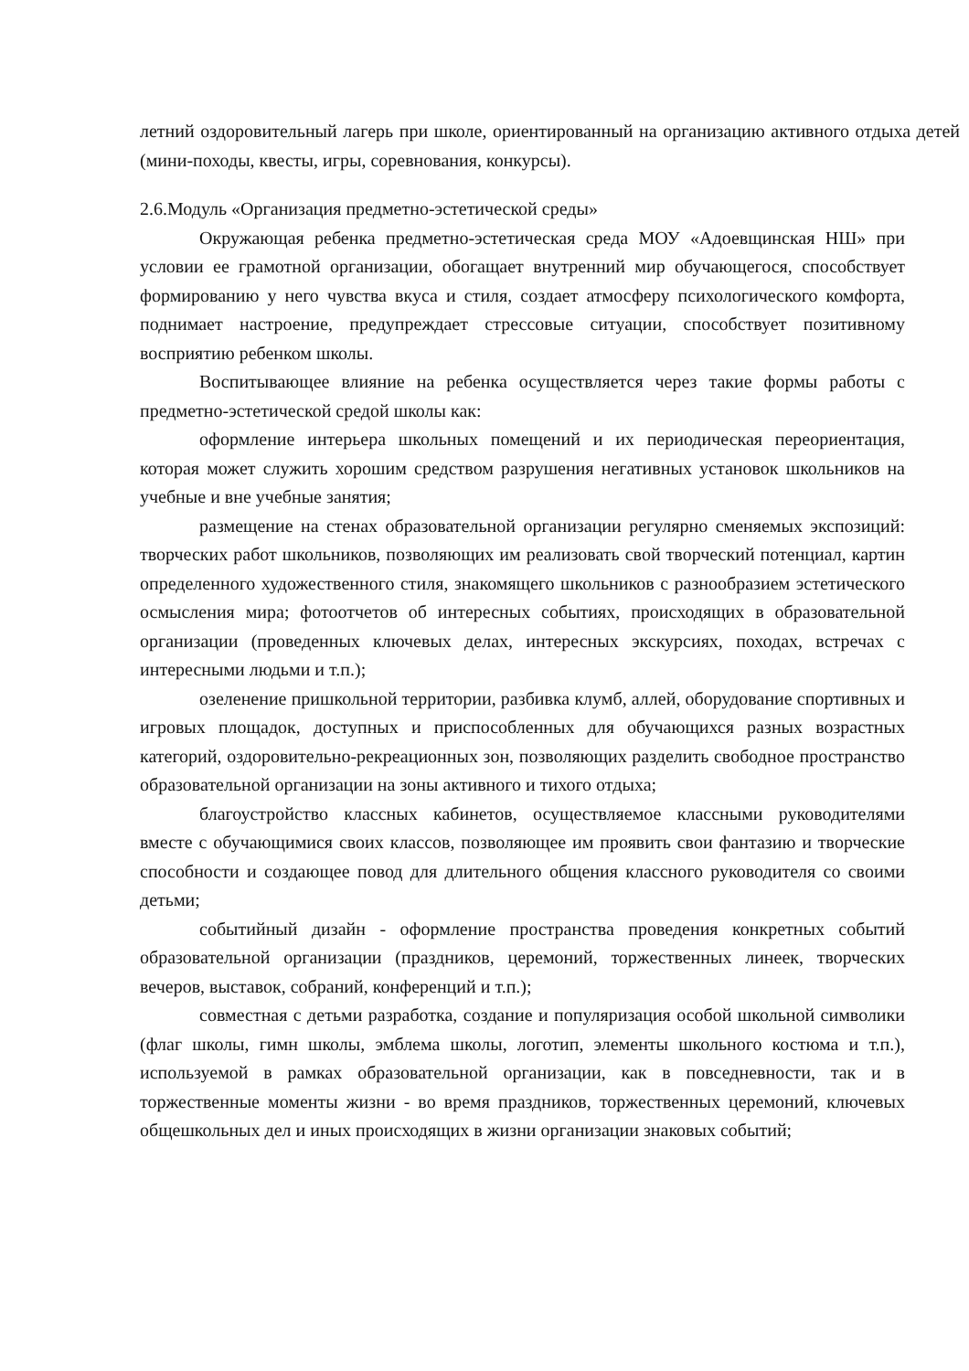летний оздоровительный лагерь при школе, ориентированный на организацию активного отдыха детей (мини-походы, квесты, игры, соревнования, конкурсы).
2.6.Модуль «Организация предметно-эстетической среды»
Окружающая ребенка предметно-эстетическая среда МОУ «Адоевщинская НШ» при условии ее грамотной организации, обогащает внутренний мир обучающегося, способствует формированию у него чувства вкуса и стиля, создает атмосферу психологического комфорта, поднимает настроение, предупреждает стрессовые ситуации, способствует позитивному восприятию ребенком школы.
Воспитывающее влияние на ребенка осуществляется через такие формы работы с предметно-эстетической средой школы как:
оформление интерьера школьных помещений и их периодическая переориентация, которая может служить хорошим средством разрушения негативных установок школьников на учебные и вне учебные занятия;
размещение на стенах образовательной организации регулярно сменяемых экспозиций: творческих работ школьников, позволяющих им реализовать свой творческий потенциал, картин определенного художественного стиля, знакомящего школьников с разнообразием эстетического осмысления мира; фотоотчетов об интересных событиях, происходящих в образовательной организации (проведенных ключевых делах, интересных экскурсиях, походах, встречах с интересными людьми и т.п.);
озеленение пришкольной территории, разбивка клумб, аллей, оборудование спортивных и игровых площадок, доступных и приспособленных для обучающихся разных возрастных категорий, оздоровительно-рекреационных зон, позволяющих разделить свободное пространство образовательной организации на зоны активного и тихого отдыха;
благоустройство классных кабинетов, осуществляемое классными руководителями вместе с обучающимися своих классов, позволяющее им проявить свои фантазию и творческие способности и создающее повод для длительного общения классного руководителя со своими детьми;
событийный дизайн - оформление пространства проведения конкретных событий образовательной организации (праздников, церемоний, торжественных линеек, творческих вечеров, выставок, собраний, конференций и т.п.);
совместная с детьми разработка, создание и популяризация особой школьной символики (флаг школы, гимн школы, эмблема школы, логотип, элементы школьного костюма и т.п.), используемой в рамках образовательной организации, как в повседневности, так и в торжественные моменты жизни - во время праздников, торжественных церемоний, ключевых общешкольных дел и иных происходящих в жизни организации знаковых событий;